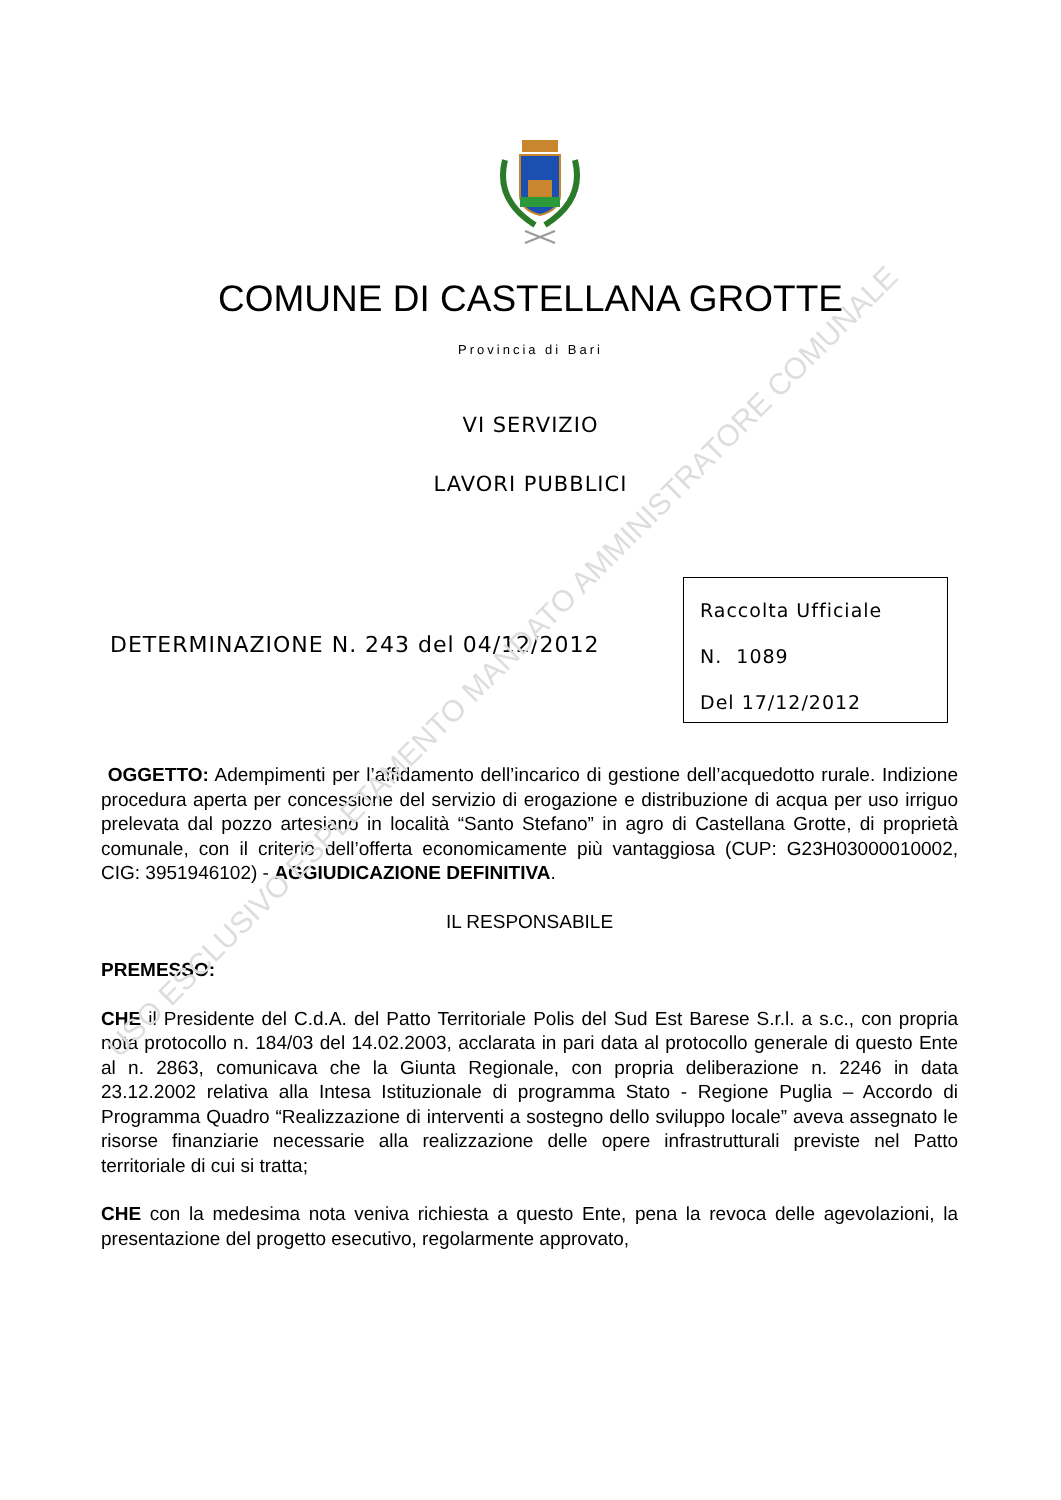COMUNE DI CASTELLANA GROTTE
Provincia di Bari
VI SERVIZIO
LAVORI PUBBLICI
DETERMINAZIONE N. 243 del 04/12/2012
Raccolta Ufficiale
N. 1089
Del 17/12/2012
OGGETTO: Adempimenti per l’affidamento dell’incarico di gestione dell’acquedotto rurale. Indizione procedura aperta per concessione del servizio di erogazione e distribuzione di acqua per uso irriguo prelevata dal pozzo artesiano in località “Santo Stefano” in agro di Castellana Grotte, di proprietà comunale, con il criterio dell’offerta economicamente più vantaggiosa (CUP: G23H03000010002, CIG: 3951946102) - AGGIUDICAZIONE DEFINITIVA.
IL RESPONSABILE
PREMESSO:
CHE il Presidente del C.d.A. del Patto Territoriale Polis del Sud Est Barese S.r.l. a s.c., con propria nota protocollo n. 184/03 del 14.02.2003, acclarata in pari data al protocollo generale di questo Ente al n. 2863, comunicava che la Giunta Regionale, con propria deliberazione n. 2246 in data 23.12.2002 relativa alla Intesa Istituzionale di programma Stato - Regione Puglia – Accordo di Programma Quadro “Realizzazione di interventi a sostegno dello sviluppo locale” aveva assegnato le risorse finanziarie necessarie alla realizzazione delle opere infrastrutturali previste nel Patto territoriale di cui si tratta;
CHE con la medesima nota veniva richiesta a questo Ente, pena la revoca delle agevolazioni, la presentazione del progetto esecutivo, regolarmente approvato,
USO ESCLUSIVO ESPLETAMENTO MANDATO AMMINISTRATORE COMUNALE